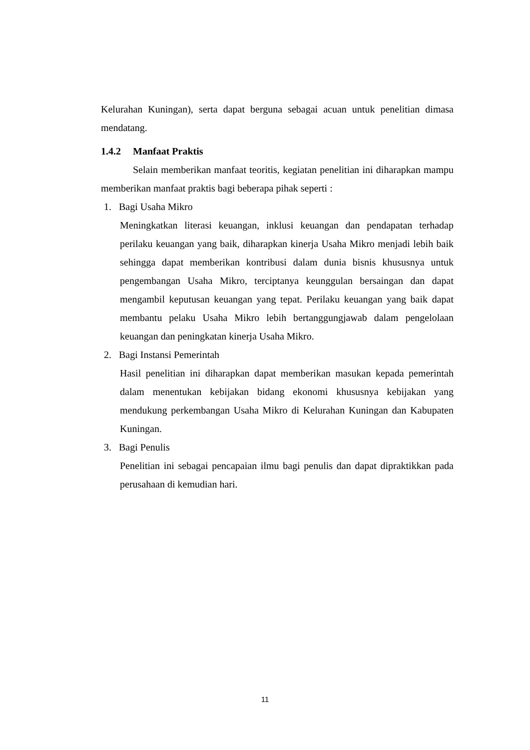Kelurahan Kuningan), serta dapat berguna sebagai acuan untuk penelitian dimasa mendatang.
1.4.2 Manfaat Praktis
Selain memberikan manfaat teoritis, kegiatan penelitian ini diharapkan mampu memberikan manfaat praktis bagi beberapa pihak seperti :
1. Bagi Usaha Mikro
Meningkatkan literasi keuangan, inklusi keuangan dan pendapatan terhadap perilaku keuangan yang baik, diharapkan kinerja Usaha Mikro menjadi lebih baik sehingga dapat memberikan kontribusi dalam dunia bisnis khususnya untuk pengembangan Usaha Mikro, terciptanya keunggulan bersaingan dan dapat mengambil keputusan keuangan yang tepat. Perilaku keuangan yang baik dapat membantu pelaku Usaha Mikro lebih bertanggungjawab dalam pengelolaan keuangan dan peningkatan kinerja Usaha Mikro.
2. Bagi Instansi Pemerintah
Hasil penelitian ini diharapkan dapat memberikan masukan kepada pemerintah dalam menentukan kebijakan bidang ekonomi khususnya kebijakan yang mendukung perkembangan Usaha Mikro di Kelurahan Kuningan dan Kabupaten Kuningan.
3. Bagi Penulis
Penelitian ini sebagai pencapaian ilmu bagi penulis dan dapat dipraktikkan pada perusahaan di kemudian hari.
11